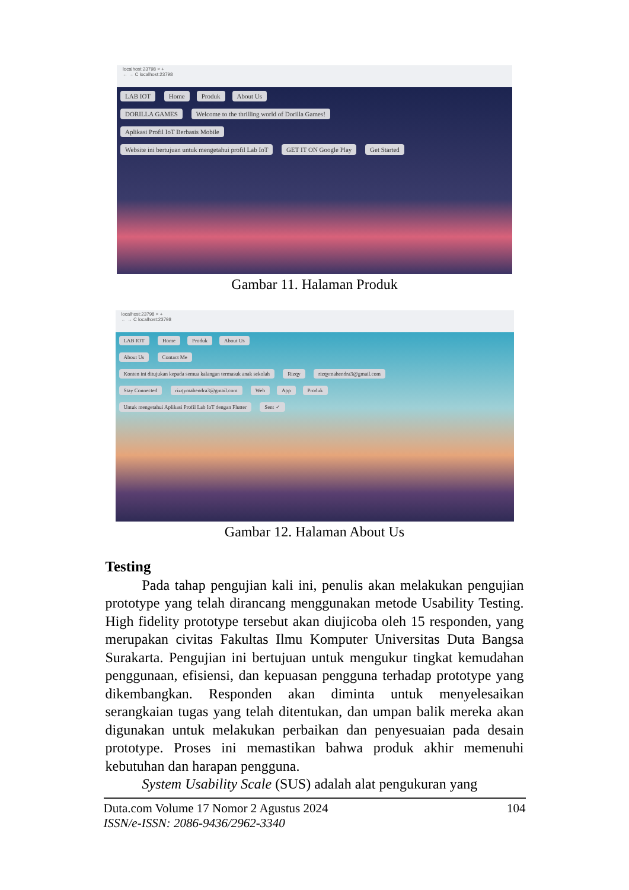localhost:23798 × +
← → C localhost:23798
LAB IOT Home Produk About Us
DORILLA GAMES Welcome to the thrilling world of Dorilla Games!
Aplikasi Profil IoT Berbasis Mobile
Website ini bertujuan untuk mengetahui profil Lab IoT GET IT ON Google Play Get Started
Gambar 11. Halaman Produk
localhost:23798 × +
← → C localhost:23798
LAB IOT Home Produk About Us
About Us Contact Me
Konten ini ditujukan kepada semua kalangan termasuk anak sekolah Rizqy rizqymahendra3@gmail.com
Stay Connected rizqymahendra3@gmail.com Web App Produk
Untuk mengetahui Aplikasi Profil Lab IoT dengan Flutter Sent ✓
Gambar 12. Halaman About Us
Testing
Pada tahap pengujian kali ini, penulis akan melakukan pengujian prototype yang telah dirancang menggunakan metode Usability Testing. High fidelity prototype tersebut akan diujicoba oleh 15 responden, yang merupakan civitas Fakultas Ilmu Komputer Universitas Duta Bangsa Surakarta. Pengujian ini bertujuan untuk mengukur tingkat kemudahan penggunaan, efisiensi, dan kepuasan pengguna terhadap prototype yang dikembangkan. Responden akan diminta untuk menyelesaikan serangkaian tugas yang telah ditentukan, dan umpan balik mereka akan digunakan untuk melakukan perbaikan dan penyesuaian pada desain prototype. Proses ini memastikan bahwa produk akhir memenuhi kebutuhan dan harapan pengguna.
System Usability Scale (SUS) adalah alat pengukuran yang
Duta.com Volume 17 Nomor 2 Agustus 2024
ISSN/e-ISSN: 2086-9436/2962-3340
104